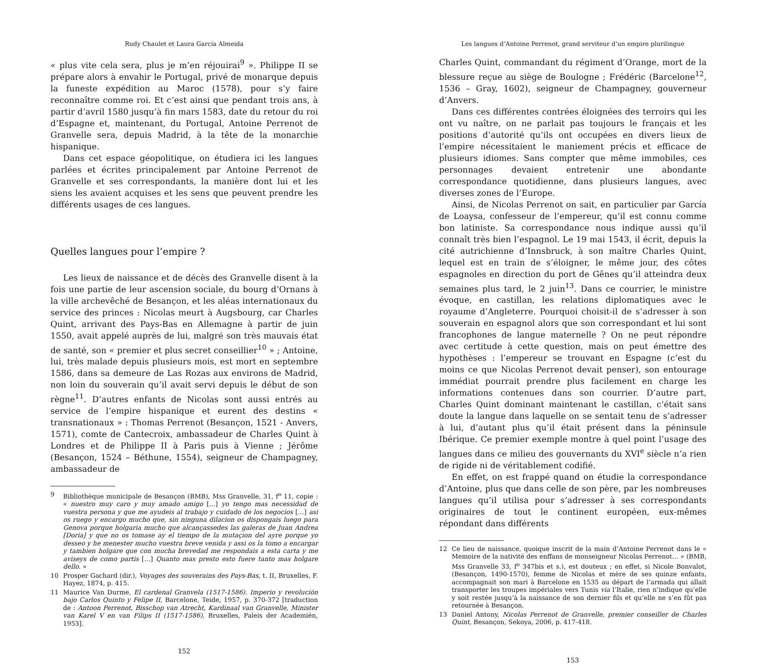Rudy Chaulet et Laura García Almeida
« plus vite cela sera, plus je m’en réjouirai<sup>9</sup> ». Philippe II se prépare alors à envahir le Portugal, privé de monarque depuis la funeste expédition au Maroc (1578), pour s’y faire reconnaître comme roi. Et c’est ainsi que pendant trois ans, à partir d’avril 1580 jusqu’à fin mars 1583, date du retour du roi d’Espagne et, maintenant, du Portugal, Antoine Perrenot de Granvelle sera, depuis Madrid, à la tête de la monarchie hispanique.
Dans cet espace géopolitique, on étudiera ici les langues parlées et écrites principalement par Antoine Perrenot de Granvelle et ses correspondants, la manière dont lui et les siens les avaient acquises et les sens que peuvent prendre les différents usages de ces langues.
Quelles langues pour l’empire ?
Les lieux de naissance et de décès des Granvelle disent à la fois une partie de leur ascension sociale, du bourg d’Ornans à la ville archevêché de Besançon, et les aléas internationaux du service des princes : Nicolas meurt à Augsbourg, car Charles Quint, arrivant des Pays-Bas en Allemagne à partir de juin 1550, avait appelé auprès de lui, malgré son très mauvais état de santé, son « premier et plus secret conseillier<sup>10</sup> » ; Antoine, lui, très malade depuis plusieurs mois, est mort en septembre 1586, dans sa demeure de Las Rozas aux environs de Madrid, non loin du souverain qu’il avait servi depuis le début de son règne<sup>11</sup>. D’autres enfants de Nicolas sont aussi entrés au service de l’empire hispanique et eurent des destins « transnationaux » : Thomas Perrenot (Besançon, 1521 - Anvers, 1571), comte de Cantecroix, ambassadeur de Charles Quint à Londres et de Philippe II à Paris puis à Vienne ; Jérôme (Besançon, 1524 – Béthune, 1554), seigneur de Champagney, ambassadeur de
9 Bibliothèque municipale de Besançon (BMB), Mss Granvelle, 31, f<sup>o</sup> 11, copie : « nuestro muy caro y muy amado amigo […] yo tengo mas necessidad de vuestra persona y que me ayudeis al trabajo y cuidado de los negocios […] asi os ruego y encargo mucho que, sin ninguna dilacion os dispongais luego para Genova porque holgaria mucho que alcançassedes las galeras de Juan Andrea [Doria] y que no os tomase ay el tiempo de la mutaçion del ayre porque yo desseo y he menester mucho vuestra breve venida y assi os la tomo a encargar y tambien holgare que con mucha brevedad me respondais a esta carta y me aviseys de como partis […] Quanto mas presto esto fuere tanto mas holgare dello. »
10 Prosper Gachard (dir.), Voyages des souverains des Pays-Bas, t. II, Bruxelles, F. Hayez, 1874, p. 415.
11 Maurice Van Durme, El cardenal Granvela (1517-1586). Imperio y revolución bajo Carlos Quinto y Felipe II, Barcelone, Teide, 1957, p. 370-372 [traduction de : Antoon Perrenot, Bisschop van Atrecht, Kardinaal van Granvelle, Minister van Karel V en van Filips II (1517-1586), Bruxelles, Paleis der Academiën, 1953].
152
Les langues d’Antoine Perrenot, grand serviteur d’un empire plurilingue
Charles Quint, commandant du régiment d’Orange, mort de la blessure reçue au siège de Boulogne ; Frédéric (Barcelone<sup>12</sup>, 1536 – Gray, 1602), seigneur de Champagney, gouverneur d’Anvers.
Dans ces différentes contrées éloignées des terroirs qui les ont vu naître, on ne parlait pas toujours le français et les positions d’autorité qu’ils ont occupées en divers lieux de l’empire nécessitaient le maniement précis et efficace de plusieurs idiomes. Sans compter que même immobiles, ces personnages devaient entretenir une abondante correspondance quotidienne, dans plusieurs langues, avec diverses zones de l’Europe.
Ainsi, de Nicolas Perrenot on sait, en particulier par García de Loaysa, confesseur de l’empereur, qu’il est connu comme bon latiniste. Sa correspondance nous indique aussi qu’il connaît très bien l’espagnol. Le 19 mai 1543, il écrit, depuis la cité autrichienne d’Innsbruck, à son maître Charles Quint, lequel est en train de s’éloigner, le même jour, des côtes espagnoles en direction du port de Gênes qu’il atteindra deux semaines plus tard, le 2 juin<sup>13</sup>. Dans ce courrier, le ministre évoque, en castillan, les relations diplomatiques avec le royaume d’Angleterre. Pourquoi choisit-il de s’adresser à son souverain en espagnol alors que son correspondant et lui sont francophones de langue maternelle ? On ne peut répondre avec certitude à cette question, mais on peut émettre des hypothèses : l’empereur se trouvant en Espagne (c’est du moins ce que Nicolas Perrenot devait penser), son entourage immédiat pourrait prendre plus facilement en charge les informations contenues dans son courrier. D’autre part, Charles Quint dominant maintenant le castillan, c’était sans doute la langue dans laquelle on se sentait tenu de s’adresser à lui, d’autant plus qu’il était présent dans la péninsule Ibérique. Ce premier exemple montre à quel point l’usage des langues dans ce milieu des gouvernants du XVI<sup>e</sup> siècle n’a rien de rigide ni de véritablement codifié.
En effet, on est frappé quand on étudie la correspondance d’Antoine, plus que dans celle de son père, par les nombreuses langues qu’il utilisa pour s’adresser à ses correspondants originaires de tout le continent européen, eux-mêmes répondant dans différents
12 Ce lieu de naissance, quoique inscrit de la main d’Antoine Perrenot dans le « Memoire de la nativité des enffans de monseigneur Nicolas Perrenot… » (BMB, Mss Granvelle 33, f<sup>o</sup> 347bis et s.), est douteux ; en effet, si Nicole Bonvalot, (Besançon, 1490-1570), femme de Nicolas et mère de ses quinze enfants, accompagnait son mari à Barcelone en 1535 au départ de l’armada qui allait transporter les troupes impériales vers Tunis via l’Italie, rien n’indique qu’elle y soit restée jusqu’à la naissance de son dernier fils et qu’elle ne s’en fût pas retournée à Besançon.
13 Daniel Antony, Nicolas Perrenot de Granvelle, premier conseiller de Charles Quint, Besançon, Sekoya, 2006, p. 417-418.
153